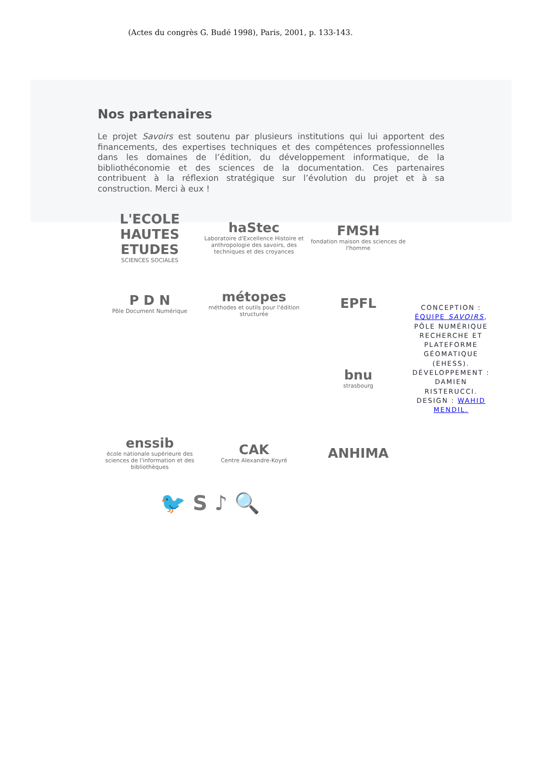(Actes du congrès G. Budé 1998), Paris, 2001, p. 133-143.
Nos partenaires
Le projet Savoirs est soutenu par plusieurs institutions qui lui apportent des financements, des expertises techniques et des compétences professionnelles dans les domaines de l’édition, du développement informatique, de la bibliothéconomie et des sciences de la documentation. Ces partenaires contribuent à la réflexion stratégique sur l’évolution du projet et à sa construction. Merci à eux !
L'ECOLE HAUTES ETUDES
SCIENCES SOCIALES
haStec
Laboratoire d'Excellence Histoire et anthropologie des savoirs, des techniques et des croyances
FMSH
fondation maison des sciences de l'homme
P D N
Pôle Document Numérique
métopes
méthodes et outils pour l'édition structurée
EPFL
CONCEPTION : ÉQUIPE SAVOIRS, PÔLE NUMÉRIQUE RECHERCHE ET PLATEFORME GÉOMATIQUE (EHESS). DÉVELOPPEMENT : DAMIEN RISTERUCCI. DESIGN : WAHID MENDIL.
bnu
strasbourg
enssib
école nationale supérieure des sciences de l'information et des bibliothèques
CAK
Centre Alexandre-Koyré
ANHIMA
🐦 S ♪ 🔍